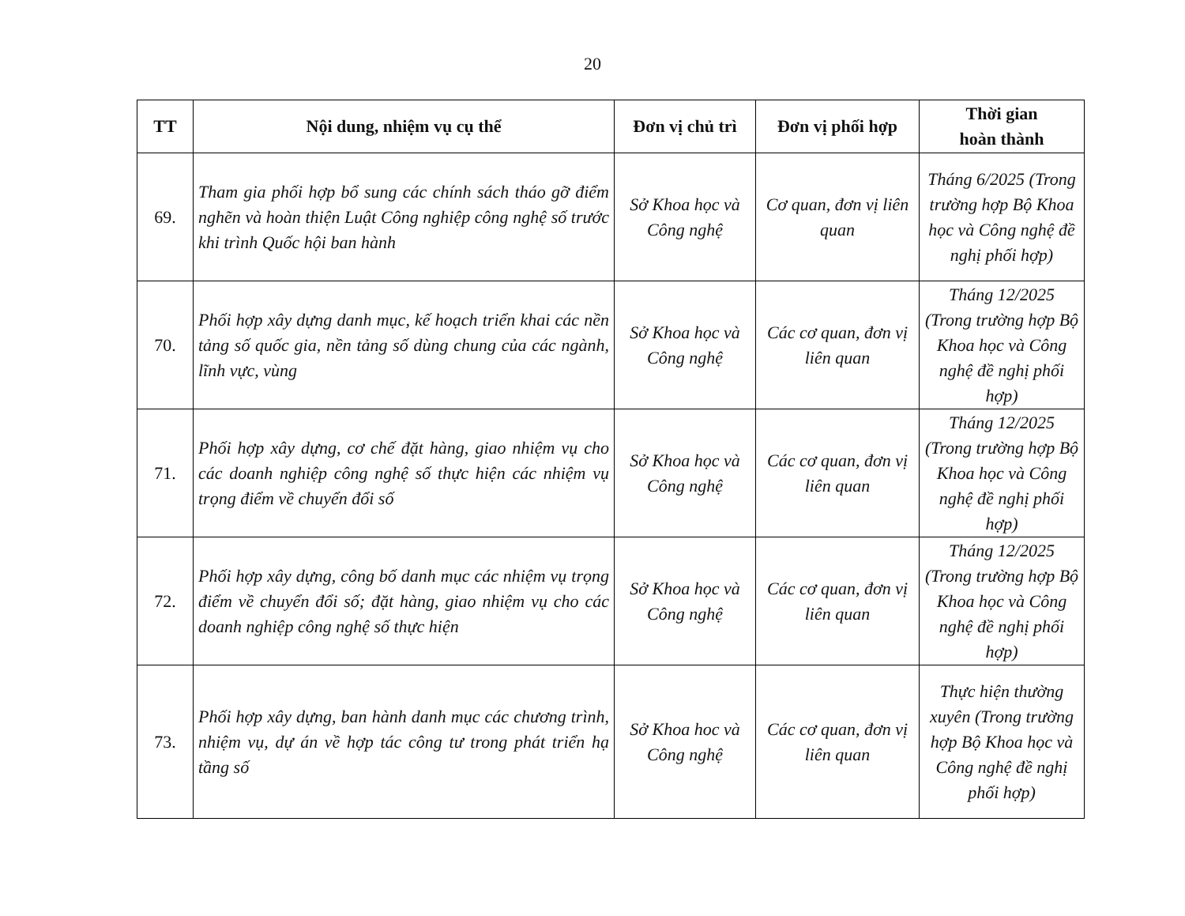20
| TT | Nội dung, nhiệm vụ cụ thể | Đơn vị chủ trì | Đơn vị phối hợp | Thời gian hoàn thành |
| --- | --- | --- | --- | --- |
| 69. | Tham gia phối hợp bổ sung các chính sách tháo gỡ điểm nghẽn và hoàn thiện Luật Công nghiệp công nghệ số trước khi trình Quốc hội ban hành | Sở Khoa học và Công nghệ | Cơ quan, đơn vị liên quan | Tháng 6/2025 (Trong trường hợp Bộ Khoa học và Công nghệ đề nghị phối hợp) |
| 70. | Phối hợp xây dựng danh mục, kế hoạch triển khai các nền tảng số quốc gia, nền tảng số dùng chung của các ngành, lĩnh vực, vùng | Sở Khoa học và Công nghệ | Các cơ quan, đơn vị liên quan | Tháng 12/2025 (Trong trường hợp Bộ Khoa học và Công nghệ đề nghị phối hợp) |
| 71. | Phối hợp xây dựng, cơ chế đặt hàng, giao nhiệm vụ cho các doanh nghiệp công nghệ số thực hiện các nhiệm vụ trọng điểm về chuyển đổi số | Sở Khoa học và Công nghệ | Các cơ quan, đơn vị liên quan | Tháng 12/2025 (Trong trường hợp Bộ Khoa học và Công nghệ đề nghị phối hợp) |
| 72. | Phối hợp xây dựng, công bố danh mục các nhiệm vụ trọng điểm về chuyển đổi số; đặt hàng, giao nhiệm vụ cho các doanh nghiệp công nghệ số thực hiện | Sở Khoa học và Công nghệ | Các cơ quan, đơn vị liên quan | Tháng 12/2025 (Trong trường hợp Bộ Khoa học và Công nghệ đề nghị phối hợp) |
| 73. | Phối hợp xây dựng, ban hành danh mục các chương trình, nhiệm vụ, dự án về hợp tác công tư trong phát triển hạ tầng số | Sở Khoa hoc và Công nghệ | Các cơ quan, đơn vị liên quan | Thực hiện thường xuyên (Trong trường hợp Bộ Khoa học và Công nghệ đề nghị phối hợp) |